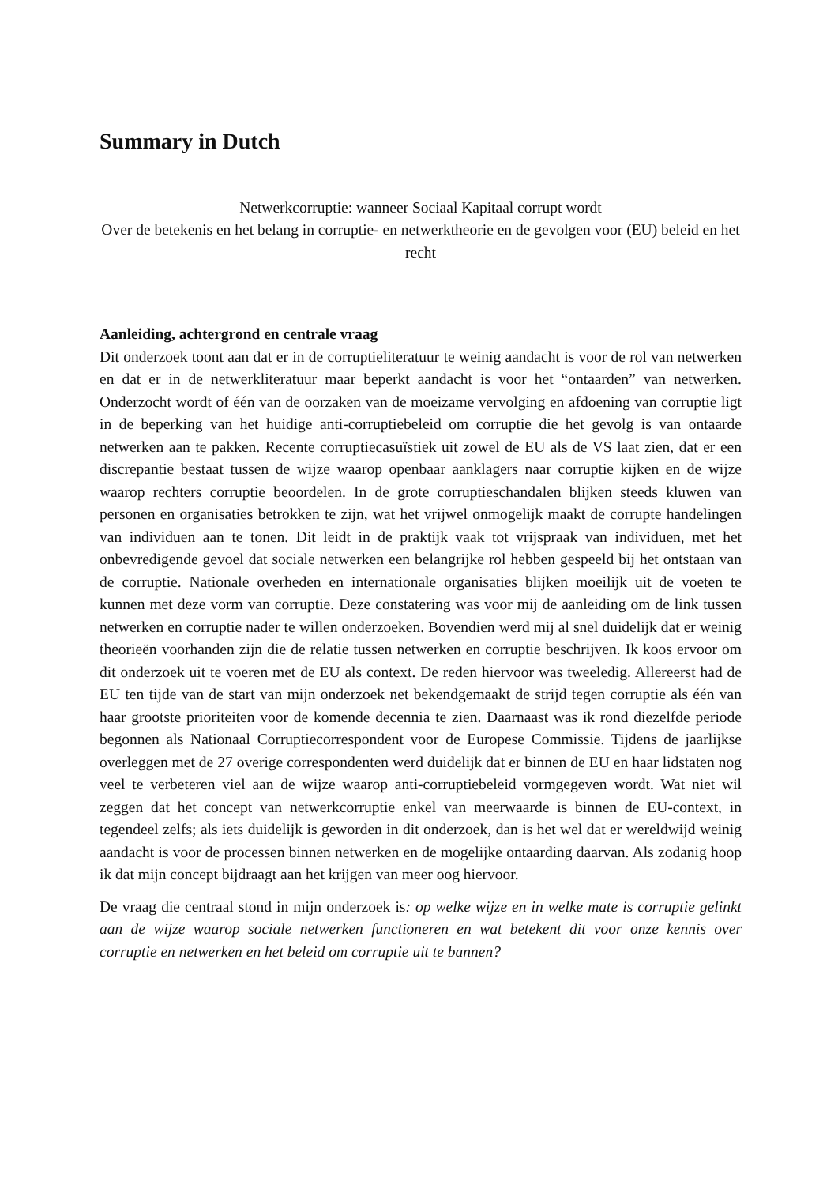Summary in Dutch
Netwerkcorruptie: wanneer Sociaal Kapitaal corrupt wordt
Over de betekenis en het belang in corruptie- en netwerktheorie en de gevolgen voor (EU) beleid en het recht
Aanleiding, achtergrond en centrale vraag
Dit onderzoek toont aan dat er in de corruptieliteratuur te weinig aandacht is voor de rol van netwerken en dat er in de netwerkliteratuur maar beperkt aandacht is voor het “ontaarden” van netwerken. Onderzocht wordt of één van de oorzaken van de moeizame vervolging en afdoening van corruptie ligt in de beperking van het huidige anti-corruptiebeleid om corruptie die het gevolg is van ontaarde netwerken aan te pakken. Recente corruptiecasuïstiek uit zowel de EU als de VS laat zien, dat er een discrepantie bestaat tussen de wijze waarop openbaar aanklagers naar corruptie kijken en de wijze waarop rechters corruptie beoordelen. In de grote corruptieschandalen blijken steeds kluwen van personen en organisaties betrokken te zijn, wat het vrijwel onmogelijk maakt de corrupte handelingen van individuen aan te tonen. Dit leidt in de praktijk vaak tot vrijspraak van individuen, met het onbevredigende gevoel dat sociale netwerken een belangrijke rol hebben gespeeld bij het ontstaan van de corruptie. Nationale overheden en internationale organisaties blijken moeilijk uit de voeten te kunnen met deze vorm van corruptie. Deze constatering was voor mij de aanleiding om de link tussen netwerken en corruptie nader te willen onderzoeken. Bovendien werd mij al snel duidelijk dat er weinig theorieën voorhanden zijn die de relatie tussen netwerken en corruptie beschrijven. Ik koos ervoor om dit onderzoek uit te voeren met de EU als context. De reden hiervoor was tweeledig. Allereerst had de EU ten tijde van de start van mijn onderzoek net bekendgemaakt de strijd tegen corruptie als één van haar grootste prioriteiten voor de komende decennia te zien. Daarnaast was ik rond diezelfde periode begonnen als Nationaal Corruptiecorrespondent voor de Europese Commissie. Tijdens de jaarlijkse overleggen met de 27 overige correspondenten werd duidelijk dat er binnen de EU en haar lidstaten nog veel te verbeteren viel aan de wijze waarop anti-corruptiebeleid vormgegeven wordt. Wat niet wil zeggen dat het concept van netwerkcorruptie enkel van meerwaarde is binnen de EU-context, in tegendeel zelfs; als iets duidelijk is geworden in dit onderzoek, dan is het wel dat er wereldwijd weinig aandacht is voor de processen binnen netwerken en de mogelijke ontaarding daarvan. Als zodanig hoop ik dat mijn concept bijdraagt aan het krijgen van meer oog hiervoor.
De vraag die centraal stond in mijn onderzoek is: op welke wijze en in welke mate is corruptie gelinkt aan de wijze waarop sociale netwerken functioneren en wat betekent dit voor onze kennis over corruptie en netwerken en het beleid om corruptie uit te bannen?